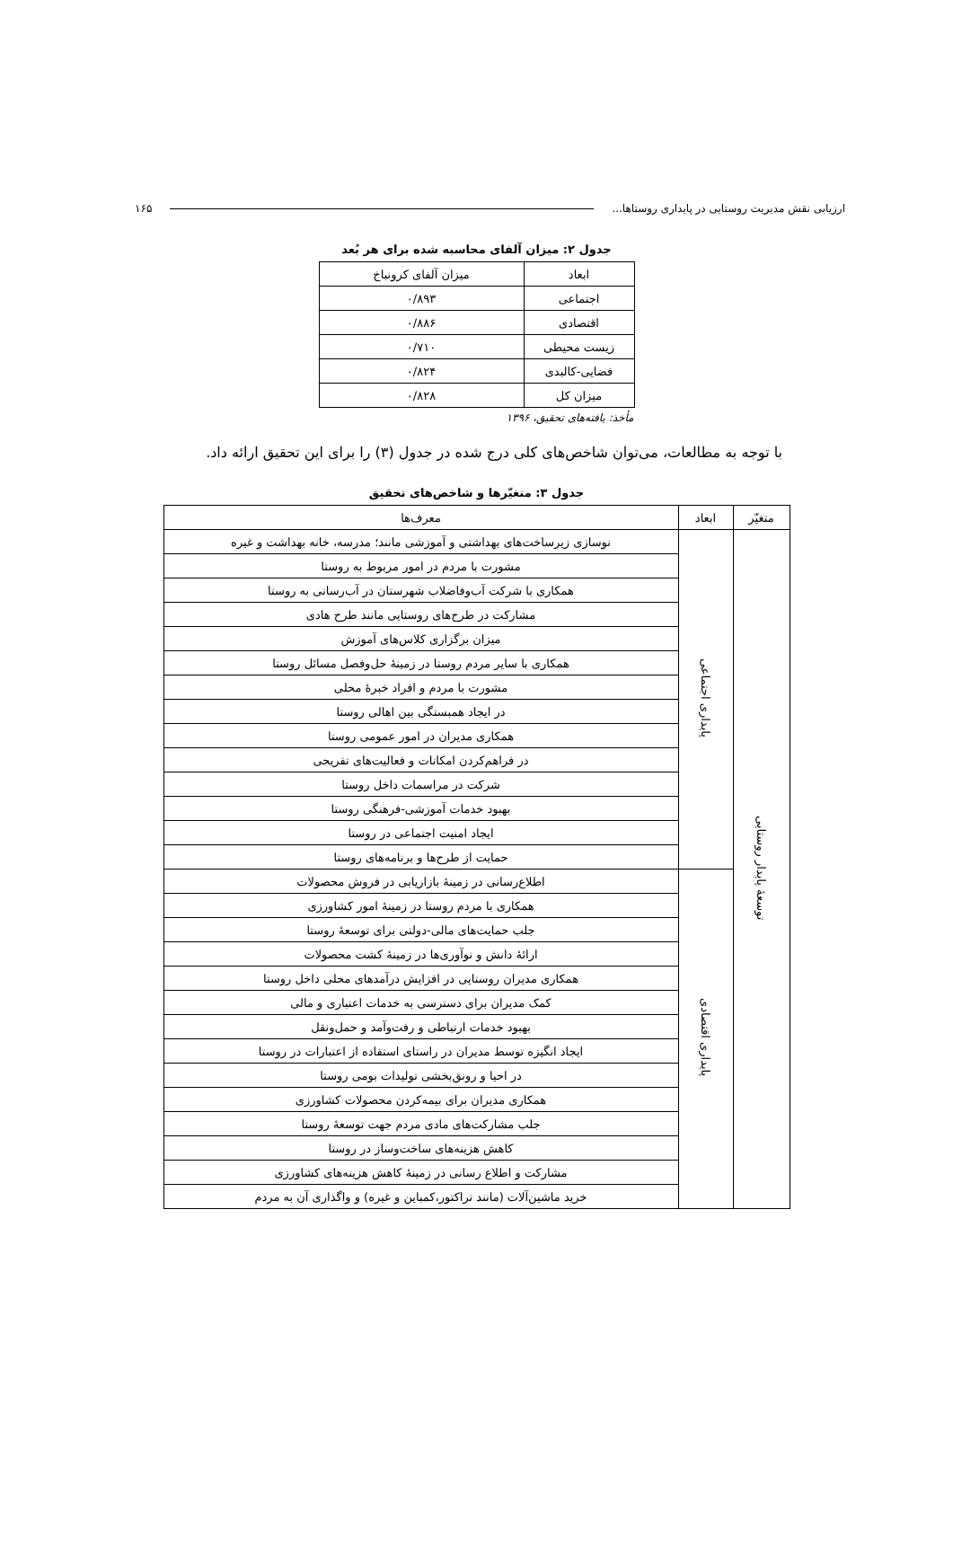ارزیابی نقش مدیریت روستایی در پایداری روستاها... ۱۶۵
جدول ۲: میزان آلفای محاسبه شده برای هر بُعد
| ابعاد | میزان آلفای کرونباخ |
| --- | --- |
| اجتماعی | ۰/۸۹۳ |
| اقتصادی | ۰/۸۸۶ |
| زیست محیطی | ۰/۷۱۰ |
| فضایی-کالبدی | ۰/۸۲۴ |
| میزان کل | ۰/۸۲۸ |
مأخذ: یافته‌های تحقیق، ۱۳۹۶
با توجه به مطالعات، می‌توان شاخص‌های کلی درج شده در جدول (۳) را برای این تحقیق ارائه داد.
جدول ۳: متغیّرها و شاخص‌های تحقیق
| متغیّر | ابعاد | معرف‌ها |
| --- | --- | --- |
| توسعهٔ پایدار روستایی | پایداری اجتماعی | نوسازی زیرساخت‌های بهداشتی و آموزشی مانند؛ مدرسه، خانه بهداشت و غیره |
| | | مشورت با مردم در امور مربوط به روستا |
| | | همکاری با شرکت آب‌وفاضلاب شهرستان در آب‌رسانی به روستا |
| | | مشارکت در طرح‌های روستایی مانند طرح هادی |
| | | میزان برگزاری کلاس‌های آموزش |
| | | همکاری با سایر مردم روستا در زمینهٔ حل‌وفصل مسائل روستا |
| | | مشورت با مردم و افراد خبرهٔ محلی |
| | | در ایجاد همبستگی بین اهالی روستا |
| | | همکاری مدیران در امور عمومی روستا |
| | | در فراهم‌کردن امکانات و فعالیت‌های تفریحی |
| | | شرکت در مراسمات داخل روستا |
| | | بهبود خدمات آموزشی-فرهنگی روستا |
| | | ایجاد امنیت اجتماعی در روستا |
| | | حمایت از طرح‌ها و برنامه‌های روستا |
| | پایداری اقتصادی | اطلاع‌رسانی در زمینهٔ بازاریابی در فروش محصولات |
| | | همکاری با مردم روستا در زمینهٔ امور کشاورزی |
| | | جلب حمایت‌های مالی-دولتی برای توسعهٔ روستا |
| | | ارائهٔ دانش و نوآوری‌ها در زمینهٔ کشت محصولات |
| | | همکاری مدیران روستایی در افزایش درآمدهای محلی داخل روستا |
| | | کمک مدیران برای دسترسی به خدمات اعتباری و مالی |
| | | بهبود خدمات ارتباطی و رفت‌وآمد و حمل‌ونقل |
| | | ایجاد انگیزه توسط مدیران در راستای استفاده از اعتبارات در روستا |
| | | در احیا و رونق‌بخشی تولیدات بومی روستا |
| | | همکاری مدیران برای بیمه‌کردن محصولات کشاورزی |
| | | جلب مشارکت‌های مادی مردم جهت توسعهٔ روستا |
| | | کاهش هزینه‌های ساخت‌وساز در روستا |
| | | مشارکت و اطلاع رسانی در زمینهٔ کاهش هزینه‌های کشاورزی |
| | | خرید ماشین‌آلات (مانند تراکتور،کمباین و غیره) و واگذاری آن به مردم |